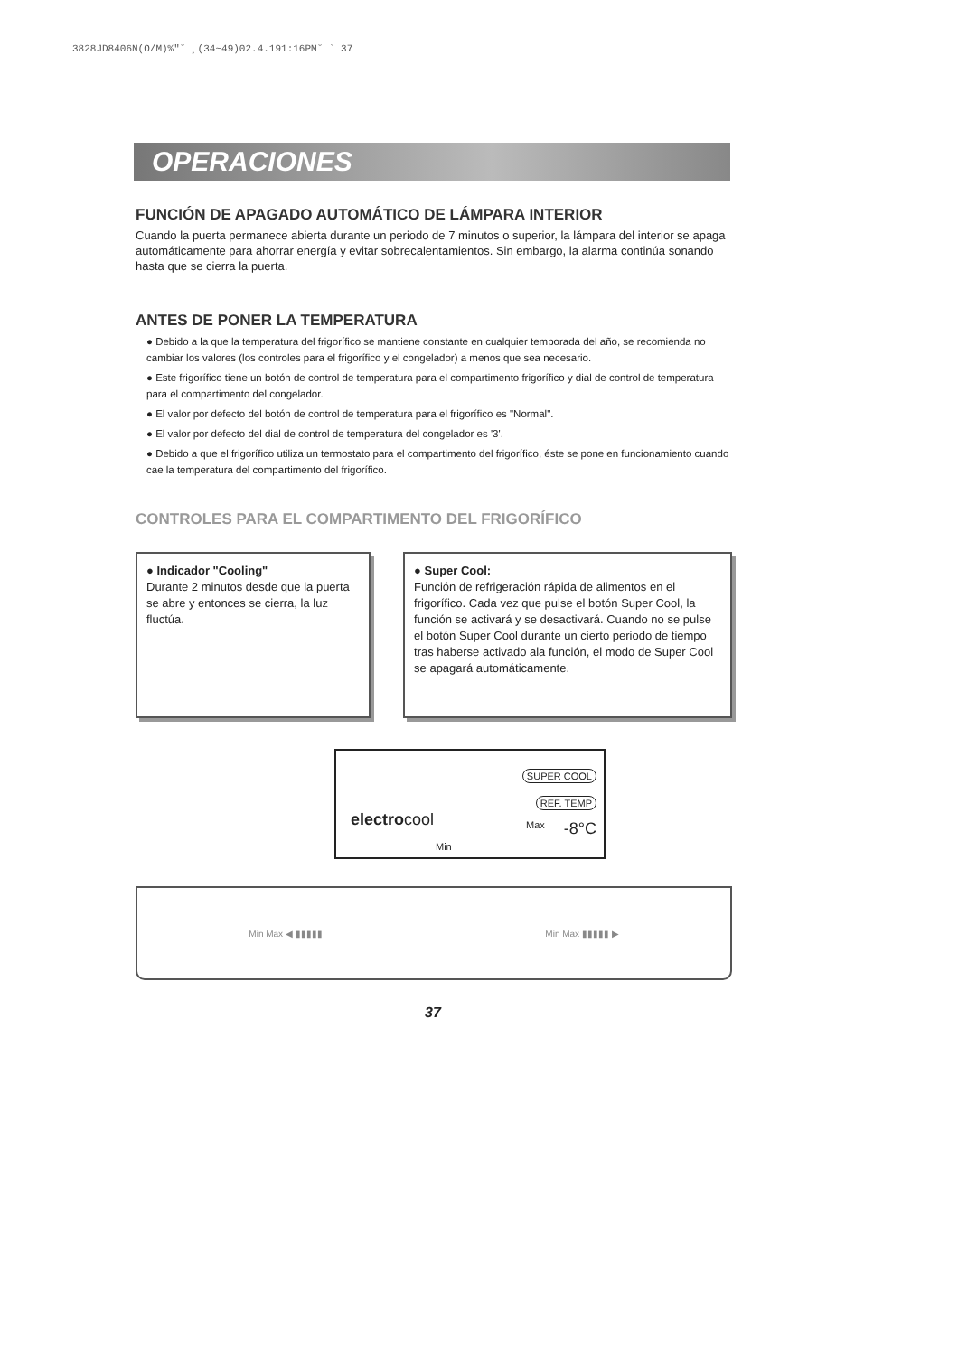3828JD8406N(O/M)%″˘ ¸(34~49)02.4.191:16PM˘ ` 37
OPERACIONES
FUNCIÓN DE APAGADO AUTOMÁTICO DE LÁMPARA INTERIOR
Cuando la puerta permanece abierta durante un periodo de 7 minutos o superior, la lámpara del interior se apaga automáticamente para ahorrar energía y evitar sobrecalentamientos. Sin embargo, la alarma continúa sonando hasta que se cierra la puerta.
ANTES DE PONER LA TEMPERATURA
● Debido a la que la temperatura del frigorífico se mantiene constante en cualquier temporada del año, se recomienda no cambiar los valores (los controles para el frigorífico y el congelador) a menos que sea necesario.
● Este frigorífico tiene un botón de control de temperatura para el compartimento frigorífico y dial de control de temperatura para el compartimento del congelador.
● El valor por defecto del botón de control de temperatura para el frigorífico es "Normal".
● El valor por defecto del dial de control de temperatura del congelador es '3'.
● Debido a que el frigorífico utiliza un termostato para el compartimento del frigorífico, éste se pone en funcionamiento cuando cae la temperatura del compartimento del frigorífico.
CONTROLES PARA EL COMPARTIMENTO DEL FRIGORÍFICO
● Indicador "Cooling"
Durante 2 minutos desde que la puerta se abre y entonces se cierra, la luz fluctúa.
● Super Cool:
Función de refrigeración rápida de alimentos en el frigorífico. Cada vez que pulse el botón Super Cool, la función se activará y se desactivará. Cuando no se pulse el botón Super Cool durante un cierto periodo de tiempo tras haberse activado ala función, el modo de Super Cool se apagará automáticamente.
SUPER COOL
REF. TEMP
electrocool Max
Min
-8°C
Min Max ◀ ▮▮▮▮▮ Min Max ▮▮▮▮▮ ▶
37